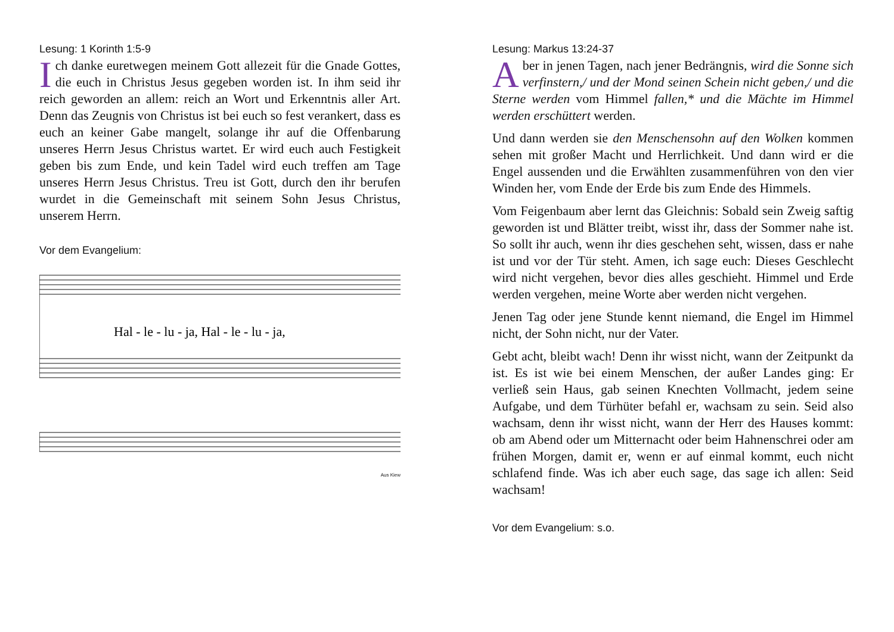Lesung: 1 Korinth 1:5-9
Ich danke euretwegen meinem Gott allezeit für die Gnade Gottes, die euch in Christus Jesus gegeben worden ist. In ihm seid ihr reich geworden an allem: reich an Wort und Erkenntnis aller Art. Denn das Zeugnis von Christus ist bei euch so fest verankert, dass es euch an keiner Gabe mangelt, solange ihr auf die Offenbarung unseres Herrn Jesus Christus wartet. Er wird euch auch Festigkeit geben bis zum Ende, und kein Tadel wird euch treffen am Tage unseres Herrn Jesus Christus. Treu ist Gott, durch den ihr berufen wurdet in die Gemeinschaft mit seinem Sohn Jesus Christus, unserem Herrn.
Vor dem Evangelium:
Hal - le - lu - ja, Hal - le - lu - ja,
Aus Kiew
Lesung: Markus 13:24-37
Aber in jenen Tagen, nach jener Bedrängnis, wird die Sonne sich verfinstern,/ und der Mond seinen Schein nicht geben,/ und die Sterne werden vom Himmel fallen,* und die Mächte im Himmel werden erschüttert werden.
Und dann werden sie den Menschensohn auf den Wolken kommen sehen mit großer Macht und Herrlichkeit. Und dann wird er die Engel aussenden und die Erwählten zusammenführen von den vier Winden her, vom Ende der Erde bis zum Ende des Himmels.
Vom Feigenbaum aber lernt das Gleichnis: Sobald sein Zweig saftig geworden ist und Blätter treibt, wisst ihr, dass der Sommer nahe ist. So sollt ihr auch, wenn ihr dies geschehen seht, wissen, dass er nahe ist und vor der Tür steht. Amen, ich sage euch: Dieses Geschlecht wird nicht vergehen, bevor dies alles geschieht. Himmel und Erde werden vergehen, meine Worte aber werden nicht vergehen.
Jenen Tag oder jene Stunde kennt niemand, die Engel im Himmel nicht, der Sohn nicht, nur der Vater.
Gebt acht, bleibt wach! Denn ihr wisst nicht, wann der Zeitpunkt da ist. Es ist wie bei einem Menschen, der außer Landes ging: Er verließ sein Haus, gab seinen Knechten Vollmacht, jedem seine Aufgabe, und dem Türhüter befahl er, wachsam zu sein. Seid also wachsam, denn ihr wisst nicht, wann der Herr des Hauses kommt: ob am Abend oder um Mitternacht oder beim Hahnenschrei oder am frühen Morgen, damit er, wenn er auf einmal kommt, euch nicht schlafend finde. Was ich aber euch sage, das sage ich allen: Seid wachsam!
Vor dem Evangelium: s.o.